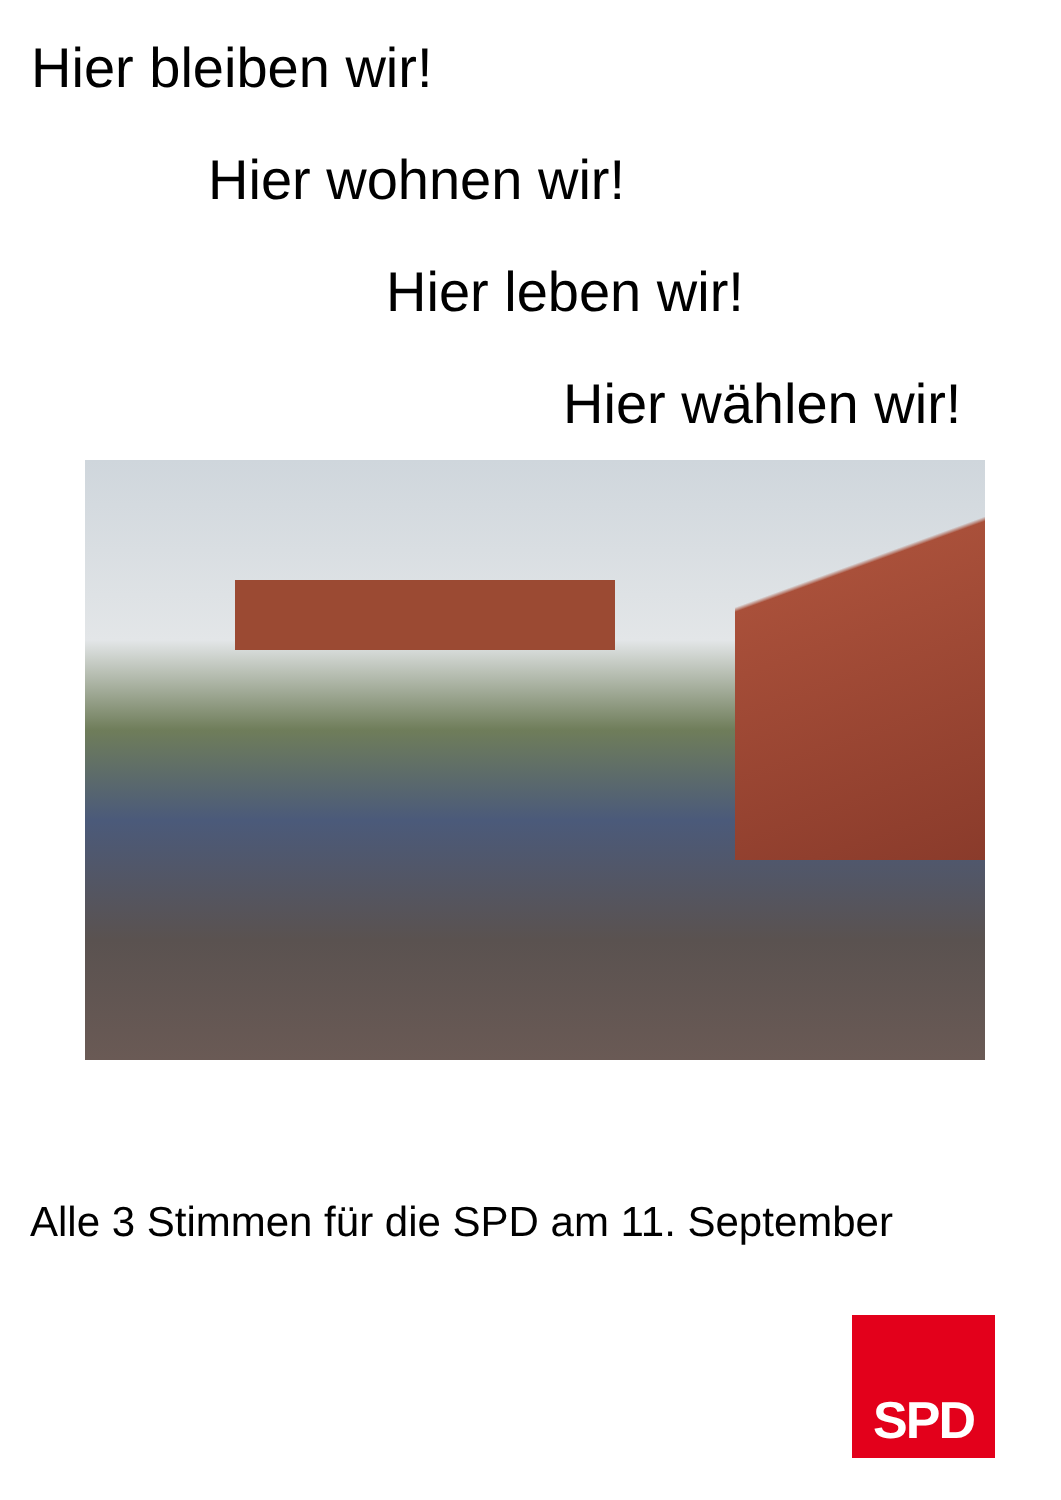Hier bleiben wir!
Hier wohnen wir!
Hier leben wir!
Hier wählen wir!
Alle 3 Stimmen für die SPD am 11. September
SPD